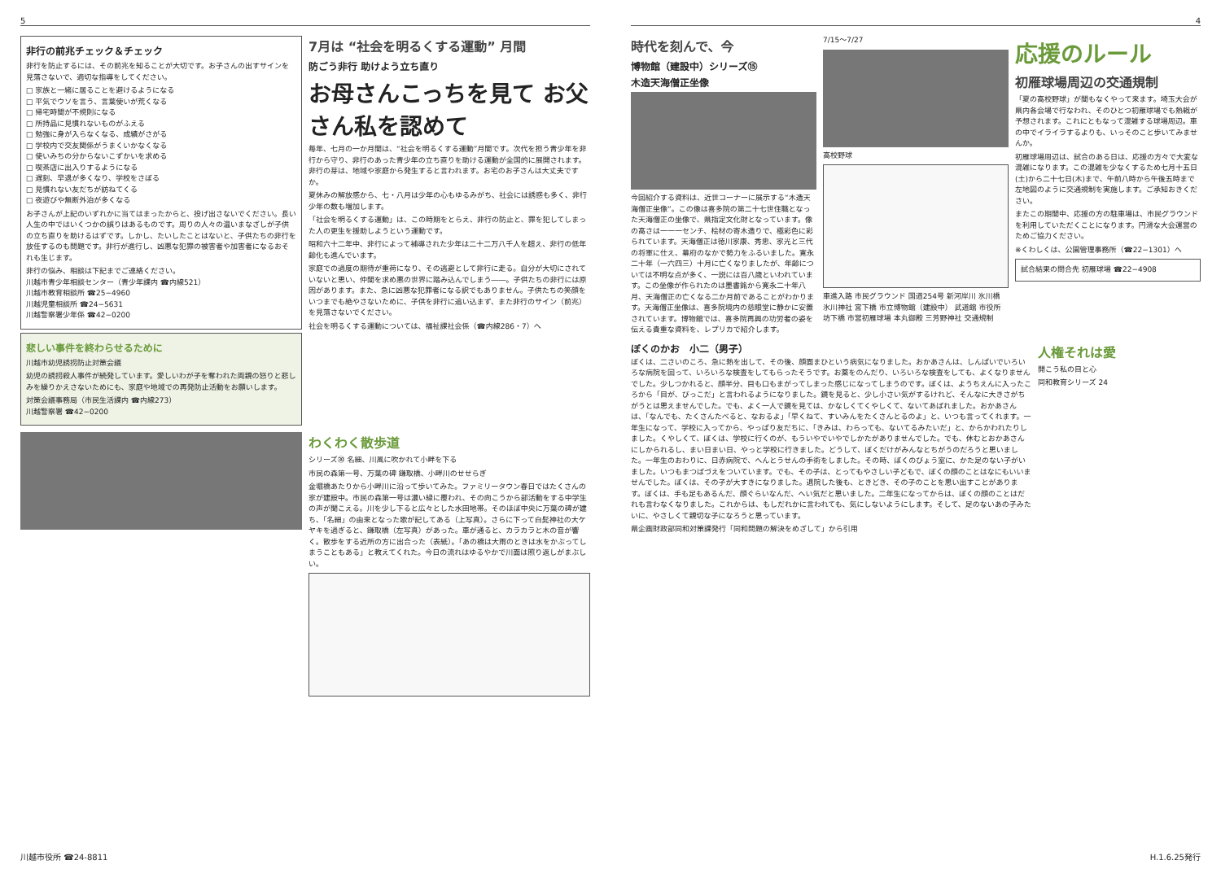5
非行の前兆チェック＆チェック
非行を防止するには、その前兆を知ることが大切です。お子さんの出すサインを見落さないで、適切な指導をしてください。
□ 家族と一緒に居ることを避けるようになる
□ 平気でウソを言う、言葉使いが荒くなる
□ 帰宅時間が不規則になる
□ 所持品に見慣れないものがふえる
□ 勉強に身が入らなくなる、成績がさがる
□ 学校内で交友関係がうまくいかなくなる
□ 使いみちの分からないこずかいを求める
□ 喫茶店に出入りするようになる
□ 遅刻、早退が多くなり、学校をさぼる
□ 見慣れない友だちが訪ねてくる
□ 夜遊びや無断外泊が多くなる
お子さんが上記のいずれかに当てはまったからと、投げ出さないでください。長い人生の中ではいくつかの誤りはあるものです。周りの人々の温いまなざしが子供の立ち直りを助けるはずです。しかし、たいしたことはないと、子供たちの非行を放任するのも問題です。非行が進行し、凶悪な犯罪の被害者や加害者になるおそれも生じます。
非行の悩み、相談は下記までご連絡ください。
川越市青少年相談センター（青少年課内 ☎内線521）
川越市教育相談所 ☎25−4960
川越児童相談所 ☎24−5631
川越警察署少年係 ☎42−0200
悲しい事件を終わらせるために
川越市幼児誘拐防止対策会議
幼児の誘拐殺人事件が続発しています。愛しいわが子を奪われた両親の怒りと悲しみを繰りかえさないためにも、家庭や地域での再発防止活動をお願いします。
対策会議事務局（市民生活課内 ☎内線273）
川越警察署 ☎42−0200
7月は “社会を明るくする運動” 月間
防ごう非行 助けよう立ち直り
お母さんこっちを見て お父さん私を認めて
毎年、七月の一か月間は、“社会を明るくする運動”月間です。次代を担う青少年を非行から守り、非行のあった青少年の立ち直りを助ける運動が全国的に展開されます。非行の芽は、地域や家庭から発生すると言われます。お宅のお子さんは大丈夫ですか。
夏休みの解放感から、七・八月は少年の心もゆるみがち、社会には誘惑も多く、非行少年の数も増加します。
「社会を明るくする運動」は、この時期をとらえ、非行の防止と、罪を犯してしまった人の更生を援助しようという運動です。
昭和六十二年中、非行によって補導された少年は二十二万八千人を超え、非行の低年齢化も進んでいます。
家庭での過度の期待が重荷になり、その逃避として非行に走る。自分が大切にされていないと思い、仲間を求め悪の世界に踏み込んでしまう――。子供たちの非行には原因があります。また、急に凶悪な犯罪者になる訳でもありません。子供たちの笑顔をいつまでも絶やさないために、子供を非行に追い込まず、また非行のサイン（前兆）を見落さないでください。
社会を明るくする運動については、福祉課社会係（☎内線286・7）へ
わくわく散歩道
シリーズ㉚ 名細、川風に吹かれて小畔を下る
市民の森第一号、万葉の碑 鎌取橋、小畔川のせせらぎ
金堀橋あたりから小畔川に沿って歩いてみた。ファミリータウン春日ではたくさんの家が建設中。市民の森第一号は濃い緑に覆われ、その向こうから部活動をする中学生の声が聞こえる。川を少し下ると広々とした水田地帯。そのほぼ中央に万葉の碑が建ち、「名細」の由来となった歌が記してある（上写真）。さらに下って白髭神社の大ケヤキを過ぎると、鎌取橋（左写真）があった。車が通ると、カラカラと木の音が響く。散歩をする近所の方に出合った（表紙）。「あの橋は大雨のときは水をかぶってしまうこともある」と教えてくれた。今日の流れはゆるやかで川面は照り返しがまぶしい。
川越市役所 ☎24-8811
4
時代を刻んで、今
博物館（建設中）シリーズ⑮
木造天海僧正坐像
今回紹介する資料は、近世コーナーに展示する“木造天海僧正坐像”。この像は喜多院の第二十七世住職となった天海僧正の坐像で、県指定文化財となっています。像の高さは一一一センチ、桧材の寄木造りで、極彩色に彩られています。天海僧正は徳川家康、秀忠、家光と三代の将軍に仕え、幕府のなかで勢力をふるいました。寛永二十年（一六四三）十月に亡くなりましたが、年齢については不明な点が多く、一説には百八歳といわれています。この坐像が作られたのは墨書銘から寛永二十年八月、天海僧正の亡くなる二か月前であることがわかります。天海僧正坐像は、喜多院境内の慈眼堂に静かに安置されています。博物館では、喜多院再興の功労者の姿を伝える貴重な資料を、レプリカで紹介します。
7/15〜7/27
高校野球
車進入路 市民グラウンド 国道254号 新河岸川 氷川橋 氷川神社 宮下橋 市立博物館（建設中） 武道館 市役所 坊下橋 市営初雁球場 本丸御殿 三芳野神社 交通規制
応援のルール
初雁球場周辺の交通規制
「夏の高校野球」が間もなくやって来ます。埼玉大会が県内各会場で行なわれ、そのひとつ初雁球場でも熱戦が予想されます。これにともなって混雑する球場周辺。車の中でイライラするよりも、いっそのこと歩いてみませんか。
初雁球場周辺は、試合のある日は、応援の方々で大変な混雑になります。この混雑を少なくするため七月十五日(土)から二十七日(木)まで、午前八時から午後五時まで左地図のように交通規制を実施します。ご承知おきください。
またこの期間中、応援の方の駐車場は、市民グラウンドを利用していただくことになります。円滑な大会運営のためご協力ください。
※くわしくは、公園管理事務所（☎22−1301）へ
試合結果の問合先 初雁球場 ☎22−4908
ぼくのかお　小二（男子）
ぼくは、二さいのころ、急に熱を出して、その後、顔面まひという病気になりました。おかあさんは、しんぱいでいろいろな病院を回って、いろいろな検査をしてもらったそうです。お薬をのんだり、いろいろな検査をしても、よくなりませんでした。少しつかれると、顔半分、目も口もまがってしまった感じになってしまうのです。ぼくは、ようちえんに入ったころから「目が、びっこだ」と言われるようになりました。鏡を見ると、少し小さい気がするけれど、そんなに大きさがちがうとは思えませんでした。でも、よく一人で鏡を見ては、かなしくてくやしくて、ないてあばれました。おかあさんは、「なんでも、たくさんたべると、なおるよ」「早くねて、すいみんをたくさんとるのよ」と、いつも言ってくれます。一年生になって、学校に入ってから、やっぱり友だちに、「きみは、わらっても、ないてるみたいだ」と、からかわれたりしました。くやしくて、ぼくは、学校に行くのが、もういやでいやでしかたがありませんでした。でも、休むとおかあさんにしかられるし、まい日まい日、やっと学校に行きました。どうして、ぼくだけがみんなとちがうのだろうと思いました。一年生のおわりに、日赤病院で、へんとうせんの手術をしました。その時、ぼくのびょう室に、かた足のない子がいました。いつもまつばづえをついています。でも、その子は、とってもやさしい子どもで、ぼくの顔のことはなにもいいませんでした。ぼくは、その子が大すきになりました。退院した後も、ときどき、その子のことを思い出すことがあります。ぼくは、手も足もあるんだ、顔ぐらいなんだ、へい気だと思いました。二年生になってからは、ぼくの顔のことはだれも言わなくなりました。これからは、もしだれかに言われても、気にしないようにします。そして、足のないあの子みたいに、やさしくて親切な子になろうと思っています。
県企画財政部同和対策課発行「同和問題の解決をめざして」から引用
人権それは愛
開こう私の目と心
同和教育シリーズ 24
H.1.6.25発行